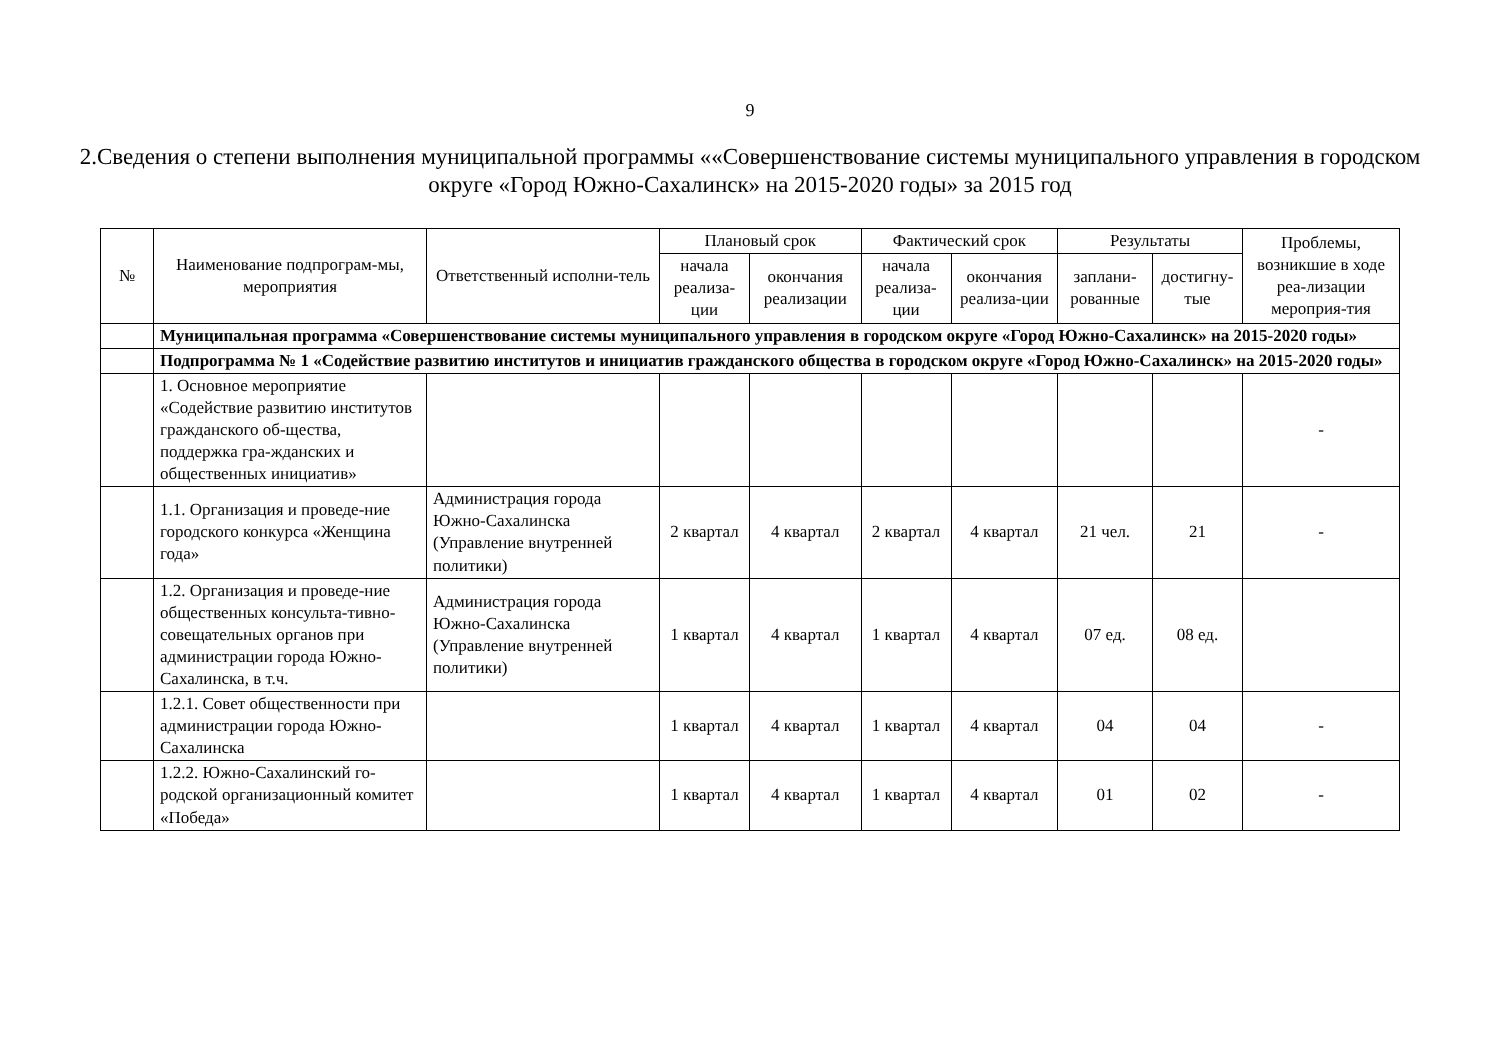9
2.Сведения о степени выполнения муниципальной программы ««Совершенствование системы муниципального управления в городском округе «Город Южно-Сахалинск» на 2015-2020 годы» за 2015 год
| № | Наименование подпрограм-мы, мероприятия | Ответственный исполни-тель | Плановый срок | | Фактический срок | | Результаты | | Проблемы, возникшие в ходе реа-лизации мероприя-тия |
| --- | --- | --- | --- | --- | --- | --- | --- | --- | --- |
| | | | начала реализа-ции | окончания реализации | начала реализа-ции | окончания реализа-ции | заплани-рованные | достигну-тые | |
| | Муниципальная программа «Совершенствование системы муниципального управления в городском округе «Город Южно-Сахалинск» на 2015-2020 годы» | | | | | | | | |
| | Подпрограмма № 1 «Содействие развитию институтов и инициатив гражданского общества в городском округе «Город Южно-Сахалинск» на 2015-2020 годы» | | | | | | | | |
| | 1. Основное мероприятие «Содействие развитию институтов гражданского об-щества, поддержка гра-жданских и общественных инициатив» | | | | | | | | - |
| | 1.1. Организация и проведе-ние городского конкурса «Женщина года» | Администрация города Южно-Сахалинска (Управление внутренней политики) | 2 квартал | 4 квартал | 2 квартал | 4 квартал | 21 чел. | 21 | - |
| | 1.2. Организация и проведе-ние общественных консульта-тивно-совещательных органов при администрации города Южно-Сахалинска, в т.ч. | Администрация города Южно-Сахалинска (Управление внутренней политики) | 1 квартал | 4 квартал | 1 квартал | 4 квартал | 07 ед. | 08 ед. | |
| | 1.2.1. Совет общественности при администрации города Южно-Сахалинска | | 1 квартал | 4 квартал | 1 квартал | 4 квартал | 04 | 04 | - |
| | 1.2.2. Южно-Сахалинский го-родской организационный комитет «Победа» | | 1 квартал | 4 квартал | 1 квартал | 4 квартал | 01 | 02 | - |